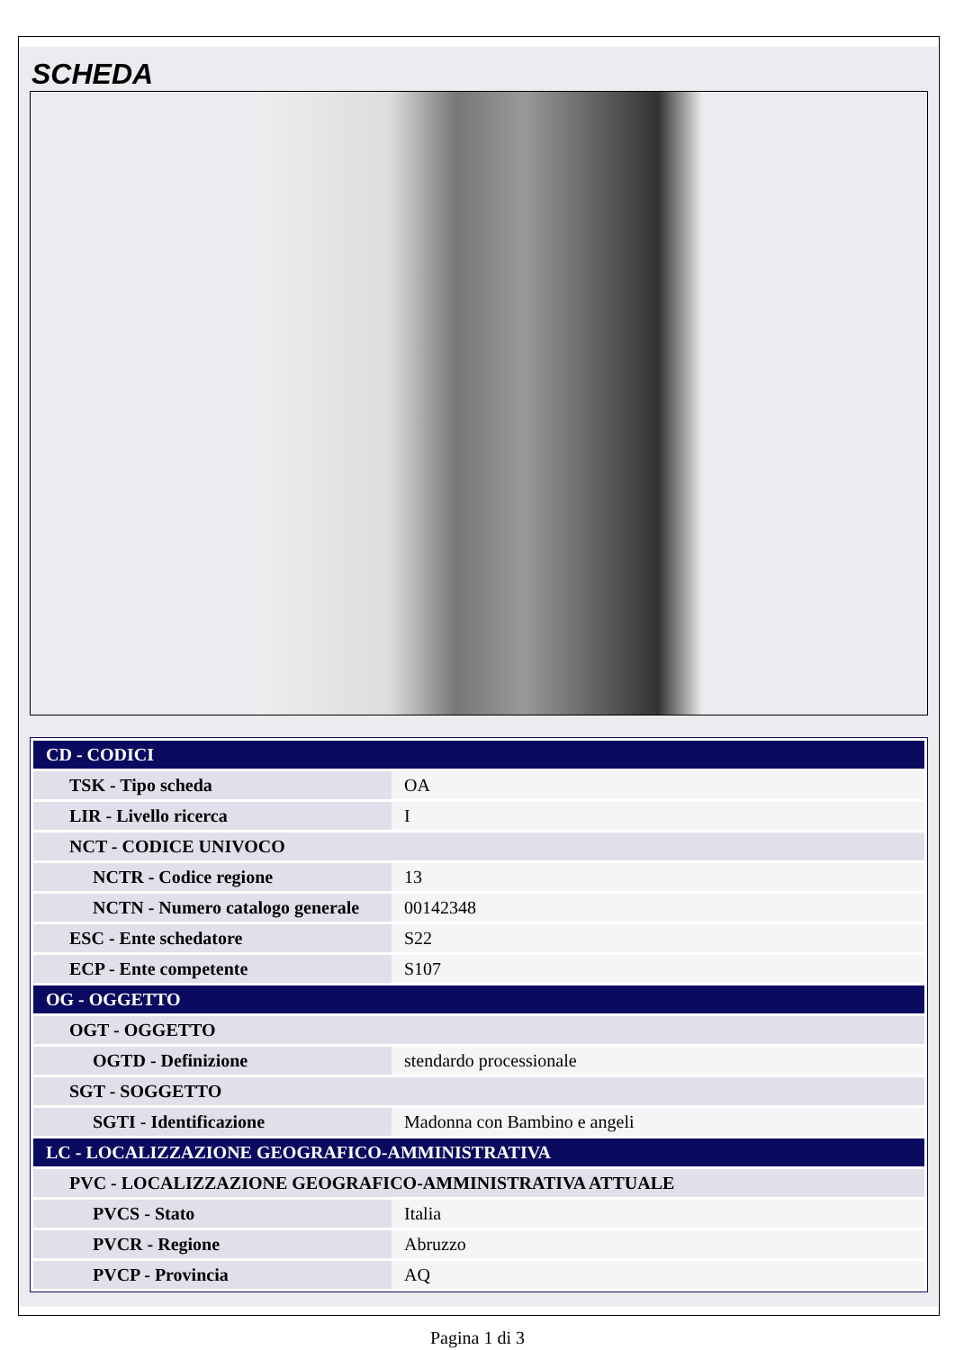SCHEDA
| CD - CODICI | |
| TSK - Tipo scheda | OA |
| LIR - Livello ricerca | I |
| NCT - CODICE UNIVOCO | |
| NCTR - Codice regione | 13 |
| NCTN - Numero catalogo generale | 00142348 |
| ESC - Ente schedatore | S22 |
| ECP - Ente competente | S107 |
| OG - OGGETTO | |
| OGT - OGGETTO | |
| OGTD - Definizione | stendardo processionale |
| SGT - SOGGETTO | |
| SGTI - Identificazione | Madonna con Bambino e angeli |
| LC - LOCALIZZAZIONE GEOGRAFICO-AMMINISTRATIVA | |
| PVC - LOCALIZZAZIONE GEOGRAFICO-AMMINISTRATIVA ATTUALE | |
| PVCS - Stato | Italia |
| PVCR - Regione | Abruzzo |
| PVCP - Provincia | AQ |
Pagina 1 di 3